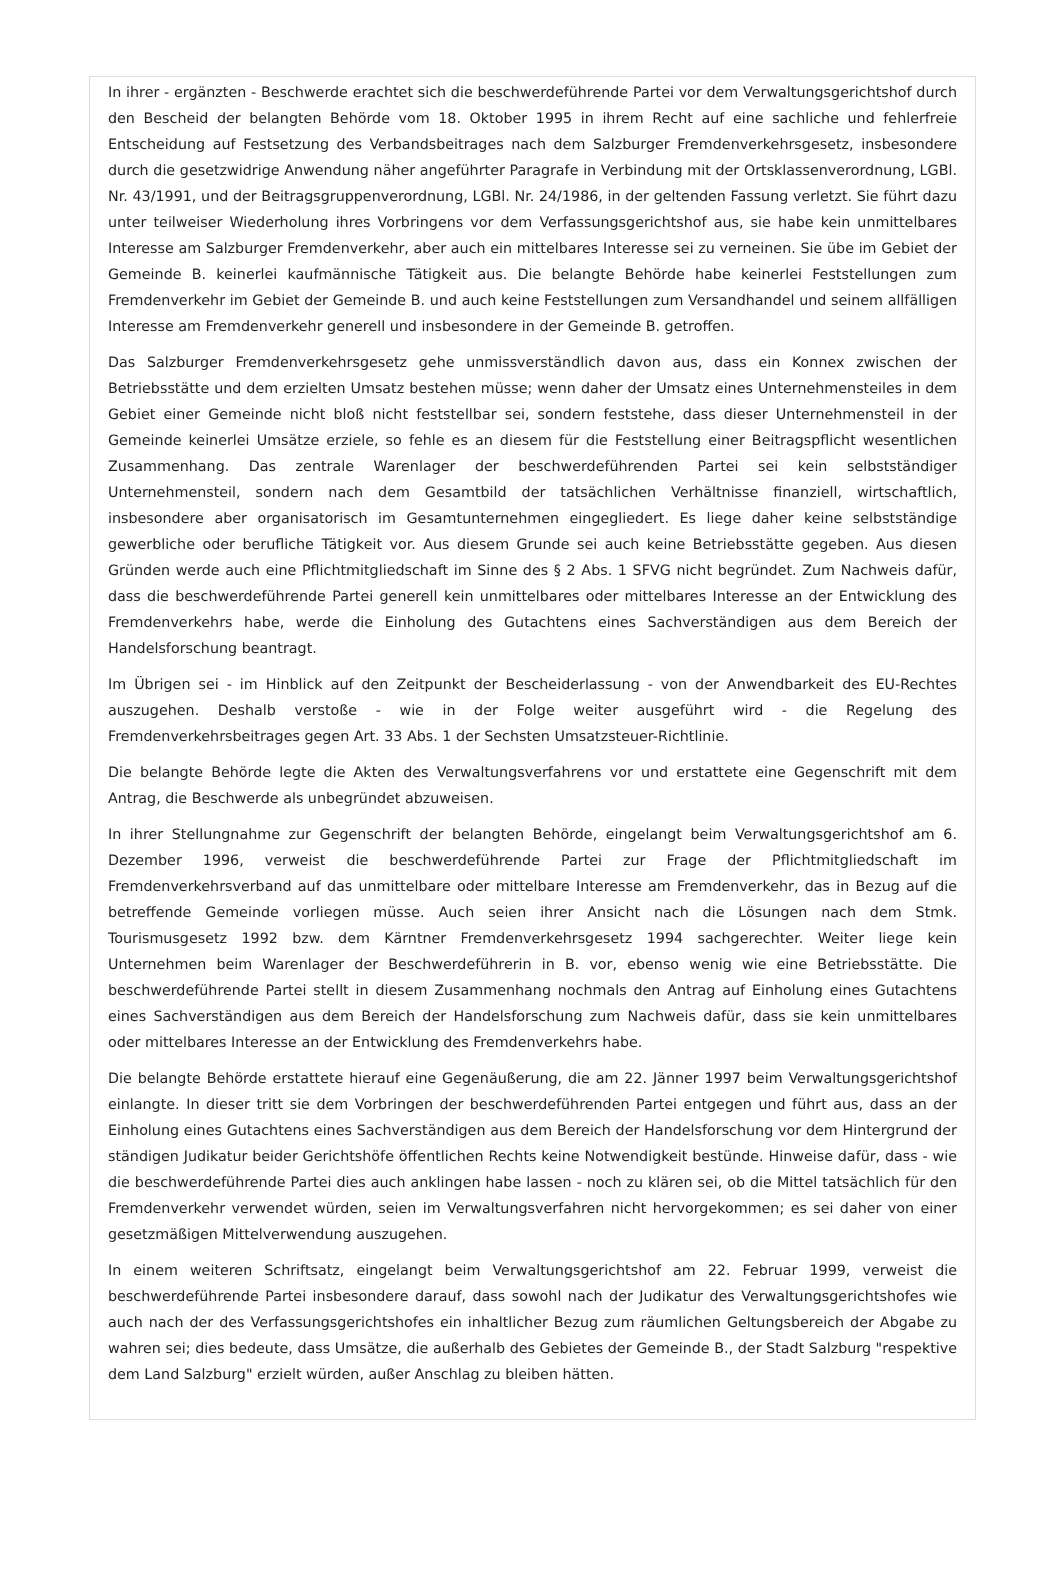In ihrer - ergänzten - Beschwerde erachtet sich die beschwerdeführende Partei vor dem Verwaltungsgerichtshof durch den Bescheid der belangten Behörde vom 18. Oktober 1995 in ihrem Recht auf eine sachliche und fehlerfreie Entscheidung auf Festsetzung des Verbandsbeitrages nach dem Salzburger Fremdenverkehrsgesetz, insbesondere durch die gesetzwidrige Anwendung näher angeführter Paragrafe in Verbindung mit der Ortsklassenverordnung, LGBl. Nr. 43/1991, und der Beitragsgruppenverordnung, LGBl. Nr. 24/1986, in der geltenden Fassung verletzt. Sie führt dazu unter teilweiser Wiederholung ihres Vorbringens vor dem Verfassungsgerichtshof aus, sie habe kein unmittelbares Interesse am Salzburger Fremdenverkehr, aber auch ein mittelbares Interesse sei zu verneinen. Sie übe im Gebiet der Gemeinde B. keinerlei kaufmännische Tätigkeit aus. Die belangte Behörde habe keinerlei Feststellungen zum Fremdenverkehr im Gebiet der Gemeinde B. und auch keine Feststellungen zum Versandhandel und seinem allfälligen Interesse am Fremdenverkehr generell und insbesondere in der Gemeinde B. getroffen.
Das Salzburger Fremdenverkehrsgesetz gehe unmissverständlich davon aus, dass ein Konnex zwischen der Betriebsstätte und dem erzielten Umsatz bestehen müsse; wenn daher der Umsatz eines Unternehmensteiles in dem Gebiet einer Gemeinde nicht bloß nicht feststellbar sei, sondern feststehe, dass dieser Unternehmensteil in der Gemeinde keinerlei Umsätze erziele, so fehle es an diesem für die Feststellung einer Beitragspflicht wesentlichen Zusammenhang. Das zentrale Warenlager der beschwerdeführenden Partei sei kein selbstständiger Unternehmensteil, sondern nach dem Gesamtbild der tatsächlichen Verhältnisse finanziell, wirtschaftlich, insbesondere aber organisatorisch im Gesamtunternehmen eingegliedert. Es liege daher keine selbstständige gewerbliche oder berufliche Tätigkeit vor. Aus diesem Grunde sei auch keine Betriebsstätte gegeben. Aus diesen Gründen werde auch eine Pflichtmitgliedschaft im Sinne des § 2 Abs. 1 SFVG nicht begründet. Zum Nachweis dafür, dass die beschwerdeführende Partei generell kein unmittelbares oder mittelbares Interesse an der Entwicklung des Fremdenverkehrs habe, werde die Einholung des Gutachtens eines Sachverständigen aus dem Bereich der Handelsforschung beantragt.
Im Übrigen sei - im Hinblick auf den Zeitpunkt der Bescheiderlassung - von der Anwendbarkeit des EU-Rechtes auszugehen. Deshalb verstoße - wie in der Folge weiter ausgeführt wird - die Regelung des Fremdenverkehrsbeitrages gegen Art. 33 Abs. 1 der Sechsten Umsatzsteuer-Richtlinie.
Die belangte Behörde legte die Akten des Verwaltungsverfahrens vor und erstattete eine Gegenschrift mit dem Antrag, die Beschwerde als unbegründet abzuweisen.
In ihrer Stellungnahme zur Gegenschrift der belangten Behörde, eingelangt beim Verwaltungsgerichtshof am 6. Dezember 1996, verweist die beschwerdeführende Partei zur Frage der Pflichtmitgliedschaft im Fremdenverkehrsverband auf das unmittelbare oder mittelbare Interesse am Fremdenverkehr, das in Bezug auf die betreffende Gemeinde vorliegen müsse. Auch seien ihrer Ansicht nach die Lösungen nach dem Stmk. Tourismusgesetz 1992 bzw. dem Kärntner Fremdenverkehrsgesetz 1994 sachgerechter. Weiter liege kein Unternehmen beim Warenlager der Beschwerdeführerin in B. vor, ebenso wenig wie eine Betriebsstätte. Die beschwerdeführende Partei stellt in diesem Zusammenhang nochmals den Antrag auf Einholung eines Gutachtens eines Sachverständigen aus dem Bereich der Handelsforschung zum Nachweis dafür, dass sie kein unmittelbares oder mittelbares Interesse an der Entwicklung des Fremdenverkehrs habe.
Die belangte Behörde erstattete hierauf eine Gegenäußerung, die am 22. Jänner 1997 beim Verwaltungsgerichtshof einlangte. In dieser tritt sie dem Vorbringen der beschwerdeführenden Partei entgegen und führt aus, dass an der Einholung eines Gutachtens eines Sachverständigen aus dem Bereich der Handelsforschung vor dem Hintergrund der ständigen Judikatur beider Gerichtshöfe öffentlichen Rechts keine Notwendigkeit bestünde. Hinweise dafür, dass - wie die beschwerdeführende Partei dies auch anklingen habe lassen - noch zu klären sei, ob die Mittel tatsächlich für den Fremdenverkehr verwendet würden, seien im Verwaltungsverfahren nicht hervorgekommen; es sei daher von einer gesetzmäßigen Mittelverwendung auszugehen.
In einem weiteren Schriftsatz, eingelangt beim Verwaltungsgerichtshof am 22. Februar 1999, verweist die beschwerdeführende Partei insbesondere darauf, dass sowohl nach der Judikatur des Verwaltungsgerichtshofes wie auch nach der des Verfassungsgerichtshofes ein inhaltlicher Bezug zum räumlichen Geltungsbereich der Abgabe zu wahren sei; dies bedeute, dass Umsätze, die außerhalb des Gebietes der Gemeinde B., der Stadt Salzburg "respektive dem Land Salzburg" erzielt würden, außer Anschlag zu bleiben hätten.